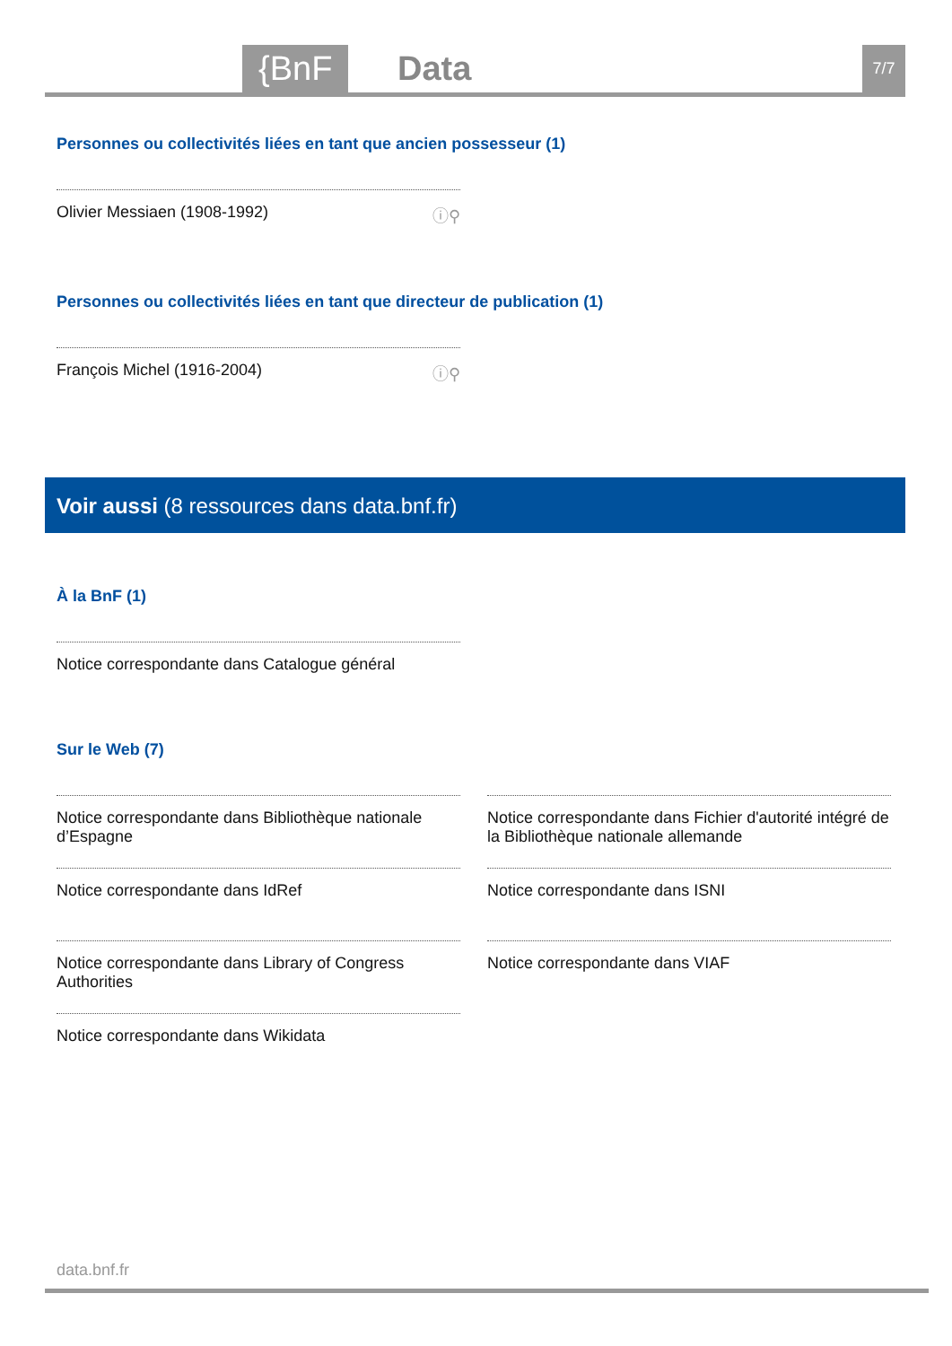{BnF Data 7/7
Personnes ou collectivités liées en tant que ancien possesseur (1)
Olivier Messiaen (1908-1992) ⓘ⚲
Personnes ou collectivités liées en tant que directeur de publication (1)
François Michel (1916-2004) ⓘ⚲
Voir aussi (8 ressources dans data.bnf.fr)
À la BnF (1)
Notice correspondante dans Catalogue général
Sur le Web (7)
Notice correspondante dans Bibliothèque nationale d’Espagne
Notice correspondante dans IdRef
Notice correspondante dans Library of Congress Authorities
Notice correspondante dans Wikidata
Notice correspondante dans Fichier d'autorité intégré de la Bibliothèque nationale allemande
Notice correspondante dans ISNI
Notice correspondante dans VIAF
data.bnf.fr